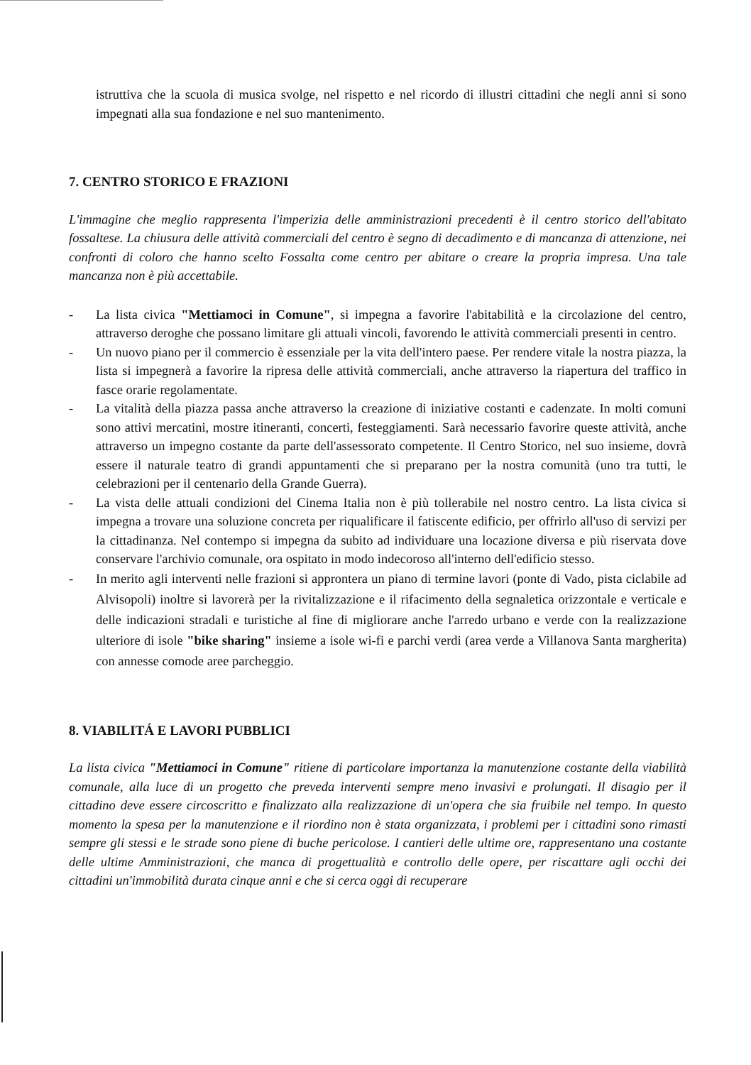istruttiva che la scuola di musica svolge, nel rispetto e nel ricordo di illustri cittadini che negli anni si sono impegnati alla sua fondazione e nel suo mantenimento.
7. CENTRO STORICO E FRAZIONI
L'immagine che meglio rappresenta l'imperizia delle amministrazioni precedenti è il centro storico dell'abitato fossaltese. La chiusura delle attività commerciali del centro è segno di decadimento e di mancanza di attenzione, nei confronti di coloro che hanno scelto Fossalta come centro per abitare o creare la propria impresa. Una tale mancanza non è più accettabile.
- La lista civica "Mettiamoci in Comune", si impegna a favorire l'abitabilità e la circolazione del centro, attraverso deroghe che possano limitare gli attuali vincoli, favorendo le attività commerciali presenti in centro.
- Un nuovo piano per il commercio è essenziale per la vita dell'intero paese. Per rendere vitale la nostra piazza, la lista si impegnerà a favorire la ripresa delle attività commerciali, anche attraverso la riapertura del traffico in fasce orarie regolamentate.
- La vitalità della piazza passa anche attraverso la creazione di iniziative costanti e cadenzate. In molti comuni sono attivi mercatini, mostre itineranti, concerti, festeggiamenti. Sarà necessario favorire queste attività, anche attraverso un impegno costante da parte dell'assessorato competente. Il Centro Storico, nel suo insieme, dovrà essere il naturale teatro di grandi appuntamenti che si preparano per la nostra comunità (uno tra tutti, le celebrazioni per il centenario della Grande Guerra).
- La vista delle attuali condizioni del Cinema Italia non è più tollerabile nel nostro centro. La lista civica si impegna a trovare una soluzione concreta per riqualificare il fatiscente edificio, per offrirlo all'uso di servizi per la cittadinanza. Nel contempo si impegna da subito ad individuare una locazione diversa e più riservata dove conservare l'archivio comunale, ora ospitato in modo indecoroso all'interno dell'edificio stesso.
- In merito agli interventi nelle frazioni si approntera un piano di termine lavori (ponte di Vado, pista ciclabile ad Alvisopoli) inoltre si lavorerà per la rivitalizzazione e il rifacimento della segnaletica orizzontale e verticale e delle indicazioni stradali e turistiche al fine di migliorare anche l'arredo urbano e verde con la realizzazione ulteriore di isole "bike sharing" insieme a isole wi-fi e parchi verdi (area verde a Villanova Santa margherita) con annesse comode aree parcheggio.
8. VIABILITÁ E LAVORI PUBBLICI
La lista civica "Mettiamoci in Comune" ritiene di particolare importanza la manutenzione costante della viabilità comunale, alla luce di un progetto che preveda interventi sempre meno invasivi e prolungati. Il disagio per il cittadino deve essere circoscritto e finalizzato alla realizzazione di un'opera che sia fruibile nel tempo. In questo momento la spesa per la manutenzione e il riordino non è stata organizzata, i problemi per i cittadini sono rimasti sempre gli stessi e le strade sono piene di buche pericolose. I cantieri delle ultime ore, rappresentano una costante delle ultime Amministrazioni, che manca di progettualità e controllo delle opere, per riscattare agli occhi dei cittadini un'immobilità durata cinque anni e che si cerca oggi di recuperare